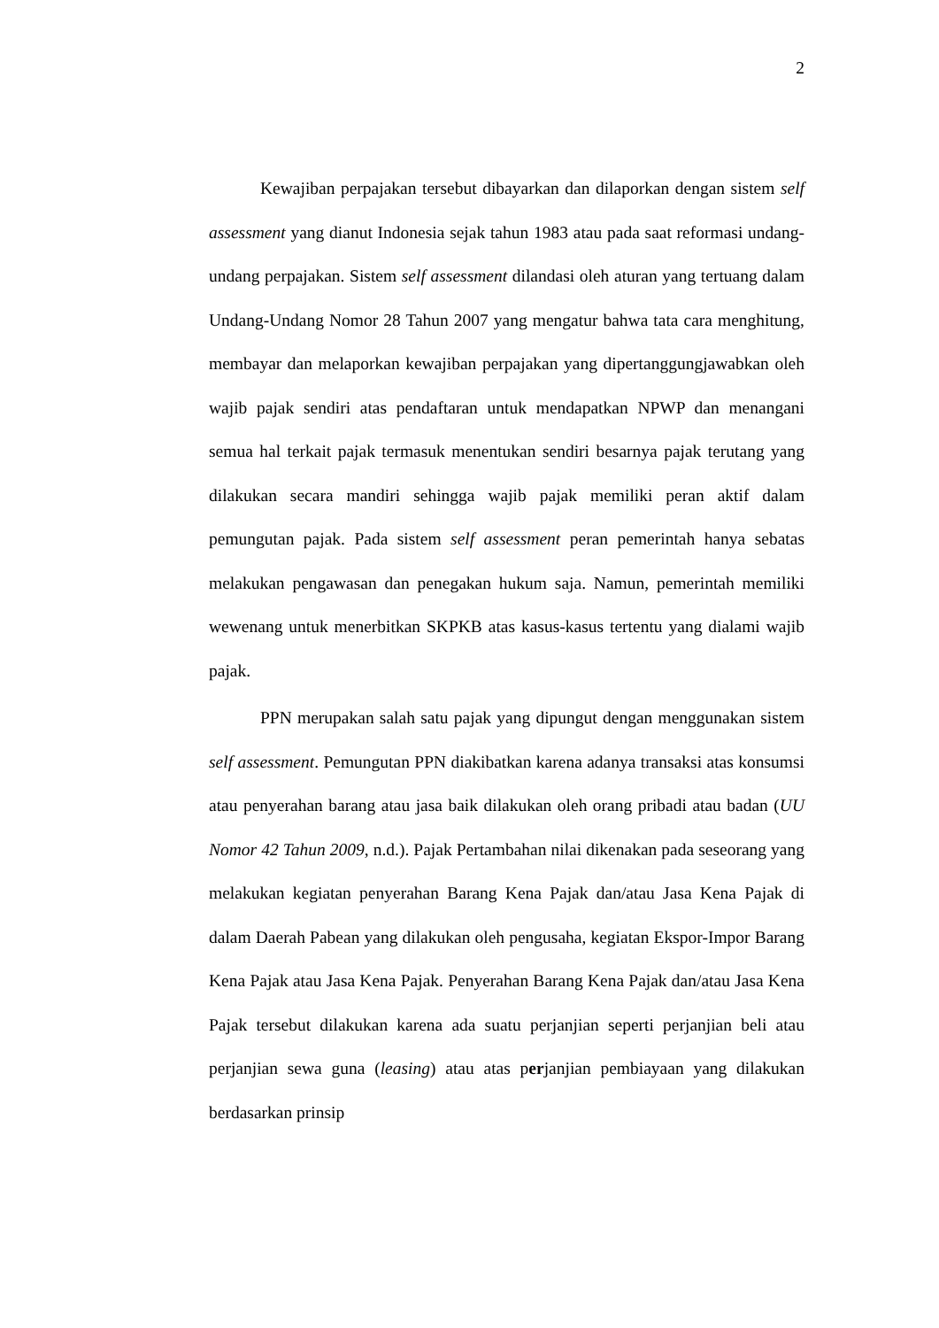2
Kewajiban perpajakan tersebut dibayarkan dan dilaporkan dengan sistem self assessment yang dianut Indonesia sejak tahun 1983 atau pada saat reformasi undang-undang perpajakan. Sistem self assessment dilandasi oleh aturan yang tertuang dalam Undang-Undang Nomor 28 Tahun 2007 yang mengatur bahwa tata cara menghitung, membayar dan melaporkan kewajiban perpajakan yang dipertanggungjawabkan oleh wajib pajak sendiri atas pendaftaran untuk mendapatkan NPWP dan menangani semua hal terkait pajak termasuk menentukan sendiri besarnya pajak terutang yang dilakukan secara mandiri sehingga wajib pajak memiliki peran aktif dalam pemungutan pajak. Pada sistem self assessment peran pemerintah hanya sebatas melakukan pengawasan dan penegakan hukum saja. Namun, pemerintah memiliki wewenang untuk menerbitkan SKPKB atas kasus-kasus tertentu yang dialami wajib pajak.
PPN merupakan salah satu pajak yang dipungut dengan menggunakan sistem self assessment. Pemungutan PPN diakibatkan karena adanya transaksi atas konsumsi atau penyerahan barang atau jasa baik dilakukan oleh orang pribadi atau badan (UU Nomor 42 Tahun 2009, n.d.). Pajak Pertambahan nilai dikenakan pada seseorang yang melakukan kegiatan penyerahan Barang Kena Pajak dan/atau Jasa Kena Pajak di dalam Daerah Pabean yang dilakukan oleh pengusaha, kegiatan Ekspor-Impor Barang Kena Pajak atau Jasa Kena Pajak. Penyerahan Barang Kena Pajak dan/atau Jasa Kena Pajak tersebut dilakukan karena ada suatu perjanjian seperti perjanjian beli atau perjanjian sewa guna (leasing) atau atas perjanjian pembiayaan yang dilakukan berdasarkan prinsip